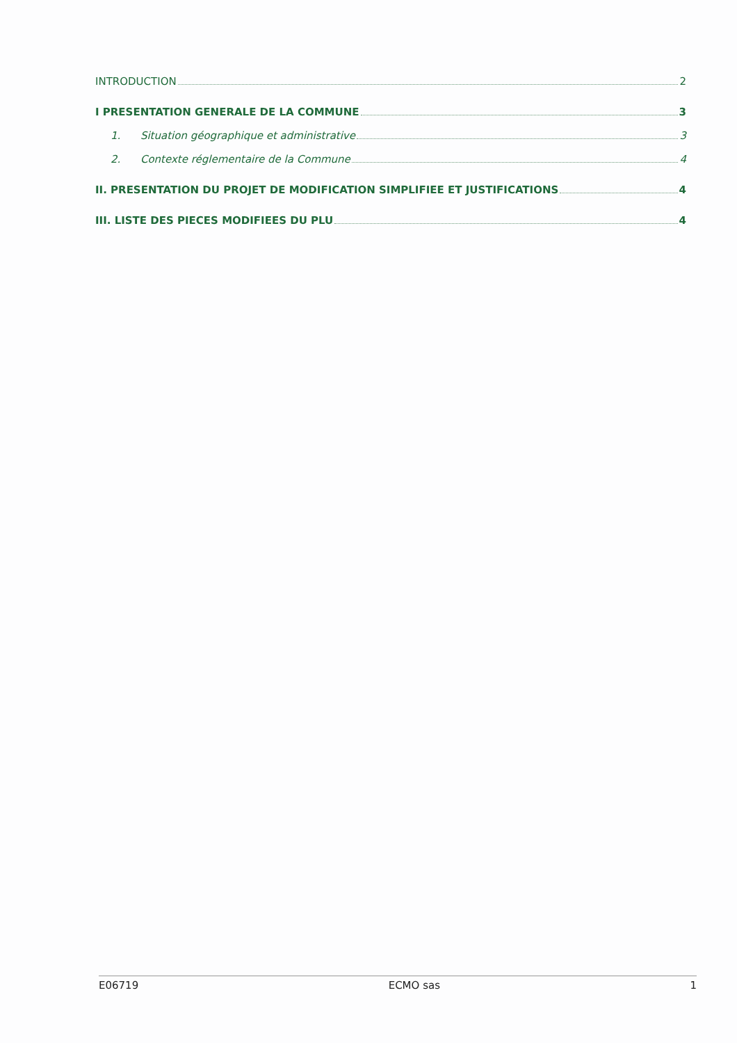INTRODUCTION 2
I PRESENTATION GENERALE DE LA COMMUNE 3
1. Situation géographique et administrative 3
2. Contexte réglementaire de la Commune 4
II. PRESENTATION DU PROJET DE MODIFICATION SIMPLIFIEE ET JUSTIFICATIONS 4
III. LISTE DES PIECES MODIFIEES DU PLU 4
E06719 ECMO sas 1